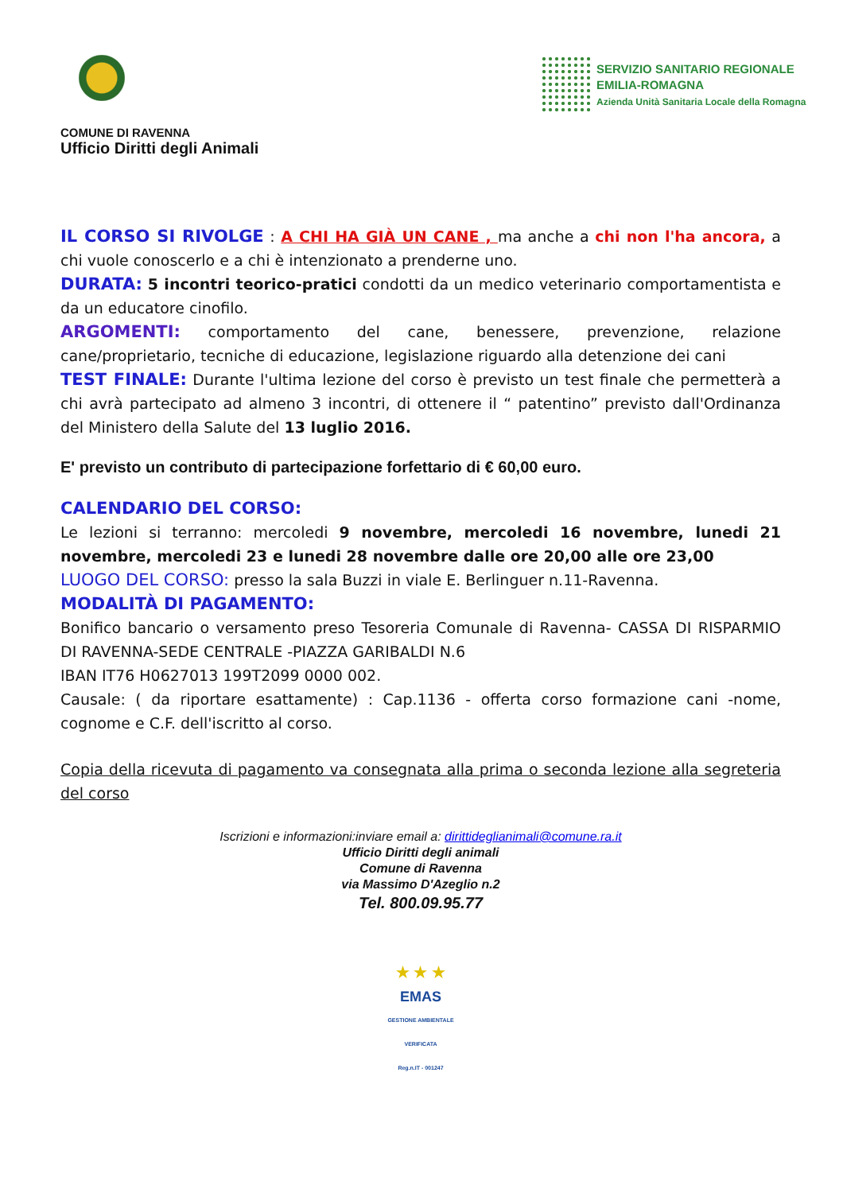COMUNE DI RAVENNA
Ufficio Diritti degli Animali
SERVIZIO SANITARIO REGIONALE
EMILIA-ROMAGNA
Azienda Unità Sanitaria Locale della Romagna
IL CORSO SI RIVOLGE : A CHI HA GIÀ UN CANE , ma anche a chi non l'ha ancora, a chi vuole conoscerlo e a chi è intenzionato a prenderne uno.
DURATA: 5 incontri teorico-pratici condotti da un medico veterinario comportamentista e da un educatore cinofilo.
ARGOMENTI: comportamento del cane, benessere, prevenzione, relazione cane/proprietario, tecniche di educazione, legislazione riguardo alla detenzione dei cani
TEST FINALE: Durante l'ultima lezione del corso è previsto un test finale che permetterà a chi avrà partecipato ad almeno 3 incontri, di ottenere il “ patentino” previsto dall'Ordinanza del Ministero della Salute del 13 luglio 2016.
E' previsto un contributo di partecipazione forfettario di € 60,00 euro.
CALENDARIO DEL CORSO:
Le lezioni si terranno: mercoledi 9 novembre, mercoledi 16 novembre, lunedi 21 novembre, mercoledi 23 e lunedi 28 novembre dalle ore 20,00 alle ore 23,00
LUOGO DEL CORSO: presso la sala Buzzi in viale E. Berlinguer n.11-Ravenna.
MODALITÀ DI PAGAMENTO:
Bonifico bancario o versamento preso Tesoreria Comunale di Ravenna- CASSA DI RISPARMIO DI RAVENNA-SEDE CENTRALE -PIAZZA GARIBALDI N.6
IBAN IT76 H0627013 199T2099 0000 002.
Causale: ( da riportare esattamente) : Cap.1136 - offerta corso formazione cani -nome, cognome e C.F. dell'iscritto al corso.
Copia della ricevuta di pagamento va consegnata alla prima o seconda lezione alla segreteria del corso
Iscrizioni e informazioni:inviare email a: dirittideglianimali@comune.ra.it
Ufficio Diritti degli animali
Comune di Ravenna
via Massimo D'Azeglio n.2
Tel. 800.09.95.77
★ ★ ★
EMAS
GESTIONE AMBIENTALE
VERIFICATA
Reg.n.IT - 001247